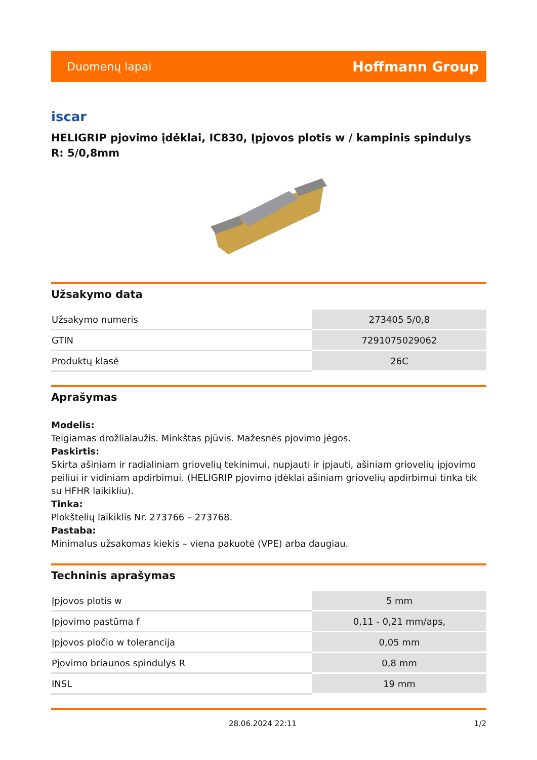Duomenų lapai Hoffmann Group
iscar
HELIGRIP pjovimo įdėklai, IC830, Įpjovos plotis w / kampinis spindulys R: 5/0,8mm
Užsakymo data
| Užsakymo numeris | 273405 5/0,8 |
| GTIN | 7291075029062 |
| Produktų klasė | 26C |
Aprašymas
Modelis:
Teigiamas drožlialaužis. Minkštas pjūvis. Mažesnės pjovimo jėgos.
Paskirtis:
Skirta ašiniam ir radialiniam griovelių tekinimui, nupjauti ir įpjauti, ašiniam griovelių įpjovimo peiliui ir vidiniam apdirbimui. (HELIGRIP pjovimo įdėklai ašiniam griovelių apdirbimui tinka tik su HFHR laikikliu).
Tinka:
Plokštelių laikiklis Nr. 273766 – 273768.
Pastaba:
Minimalus užsakomas kiekis – viena pakuotė (VPE) arba daugiau.
Techninis aprašymas
| Įpjovos plotis w | 5 mm |
| Įpjovimo pastūma f | 0,11 - 0,21 mm/aps, |
| Įpjovos pločio w tolerancija | 0,05 mm |
| Pjovimo briaunos spindulys R | 0,8 mm |
| INSL | 19 mm |
28.06.2024 22:11 1/2